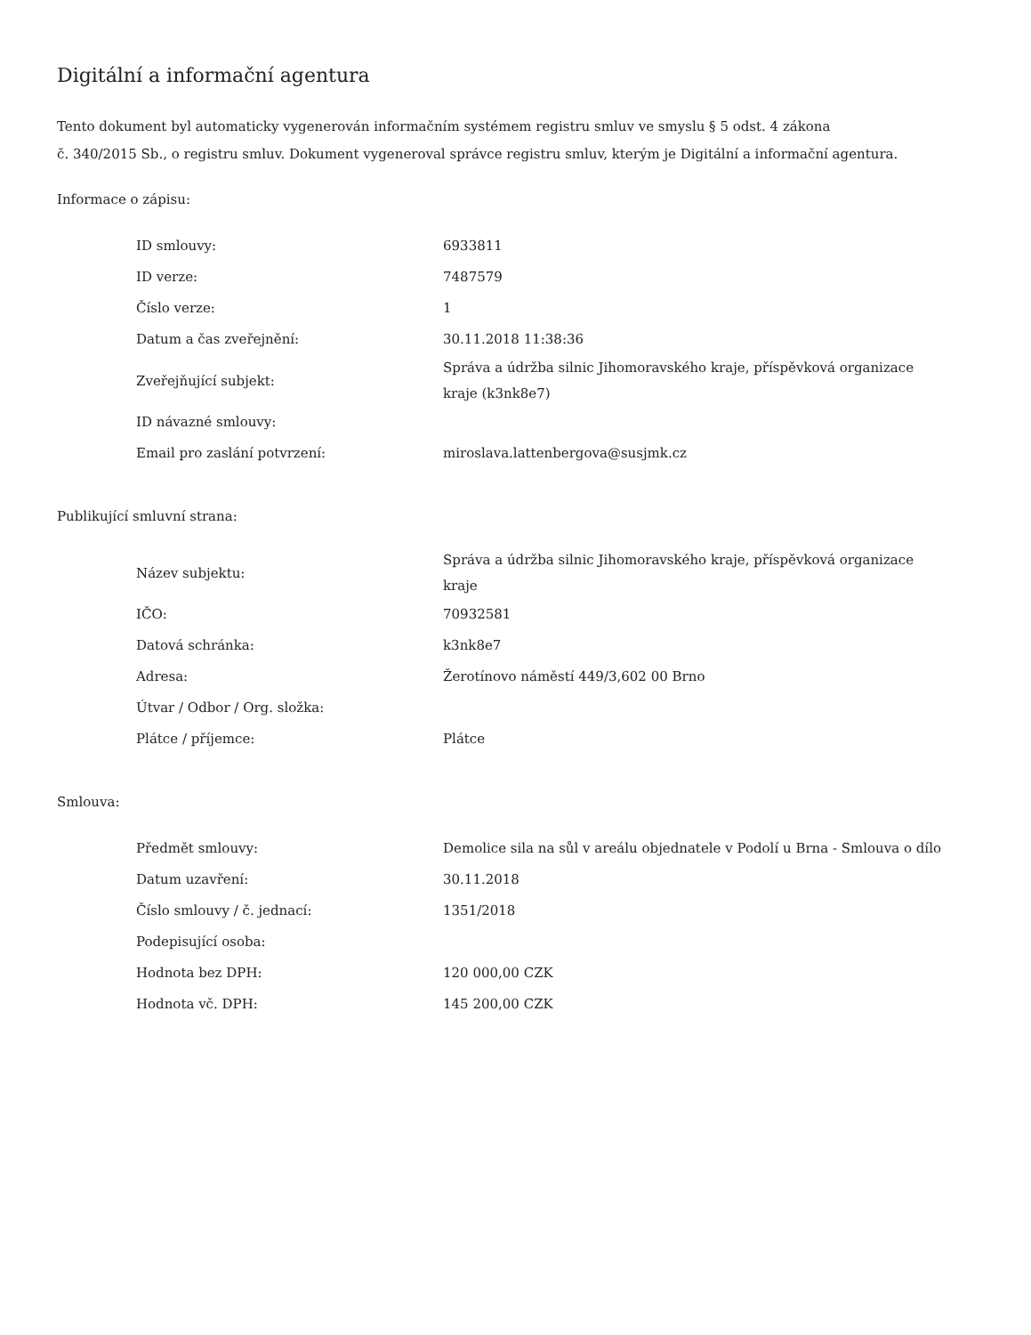Digitální a informační agentura
Tento dokument byl automaticky vygenerován informačním systémem registru smluv ve smyslu § 5 odst. 4 zákona
č. 340/2015 Sb., o registru smluv. Dokument vygeneroval správce registru smluv, kterým je Digitální a informační agentura.
Informace o zápisu:
| ID smlouvy: | 6933811 |
| ID verze: | 7487579 |
| Číslo verze: | 1 |
| Datum a čas zveřejnění: | 30.11.2018 11:38:36 |
| Zveřejňující subjekt: | Správa a údržba silnic Jihomoravského kraje, příspěvková organizace kraje (k3nk8e7) |
| ID návazné smlouvy: | |
| Email pro zaslání potvrzení: | miroslava.lattenbergova@susjmk.cz |
Publikující smluvní strana:
| Název subjektu: | Správa a údržba silnic Jihomoravského kraje, příspěvková organizace kraje |
| IČO: | 70932581 |
| Datová schránka: | k3nk8e7 |
| Adresa: | Žerotínovo náměstí 449/3,602 00 Brno |
| Útvar / Odbor / Org. složka: | |
| Plátce / příjemce: | Plátce |
Smlouva:
| Předmět smlouvy: | Demolice sila na sůl v areálu objednatele v Podolí u Brna - Smlouva o dílo |
| Datum uzavření: | 30.11.2018 |
| Číslo smlouvy / č. jednací: | 1351/2018 |
| Podepisující osoba: | |
| Hodnota bez DPH: | 120 000,00 CZK |
| Hodnota vč. DPH: | 145 200,00 CZK |